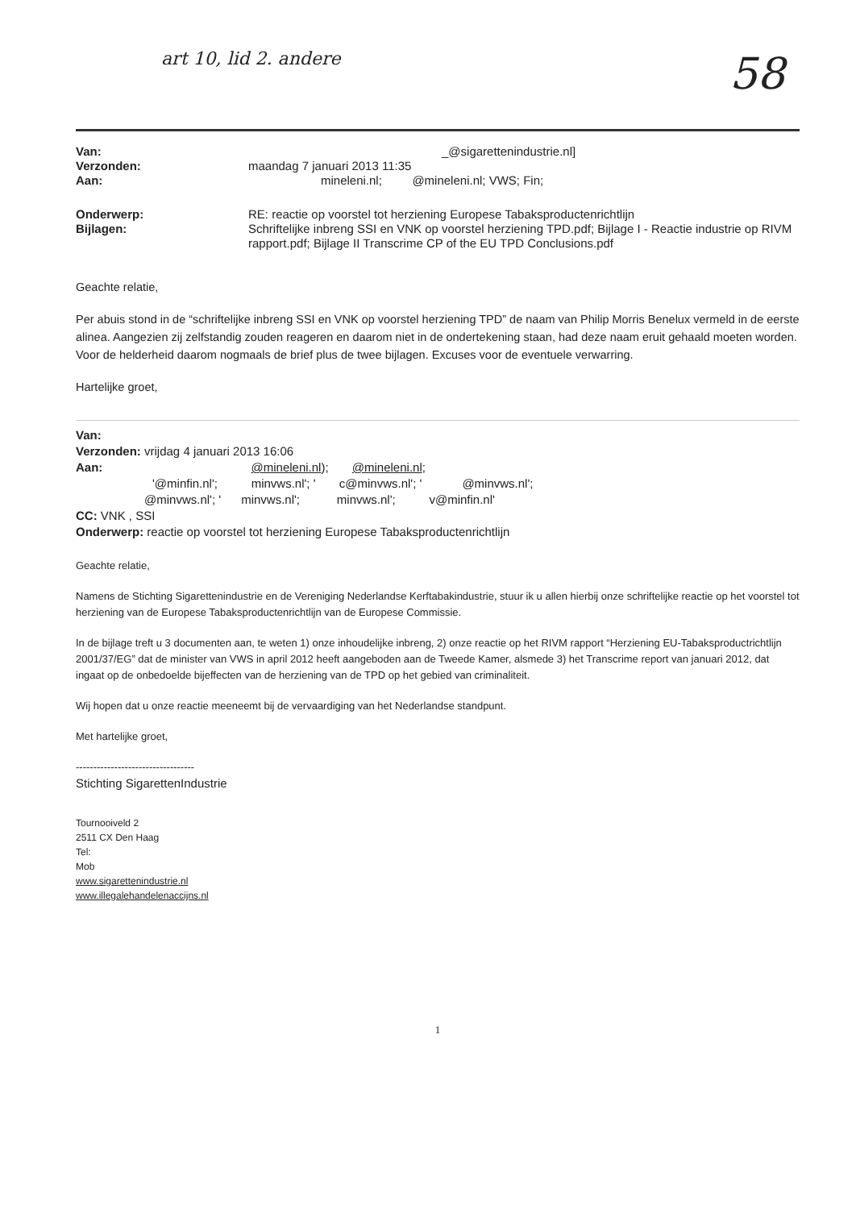art 10, lid 2. andere 58
Van:
_@sigaretten­industrie.nl]
Verzonden:
maandag 7 januari 2013 11:35
Aan:
mineleni.nl; @mineleni.nl; VWS; Fin;
Onderwerp:
RE: reactie op voorstel tot herziening Europese Tabaksproductenrichtlijn
Bijlagen:
Schriftelijke inbreng SSI en VNK op voorstel herziening TPD.pdf; Bijlage I - Reactie industrie op RIVM rapport.pdf; Bijlage II Transcrime CP of the EU TPD Conclusions.pdf
Geachte relatie,
Per abuis stond in de “schriftelijke inbreng SSI en VNK op voorstel herziening TPD” de naam van Philip Morris Benelux vermeld in de eerste alinea. Aangezien zij zelfstandig zouden reageren en daarom niet in de ondertekening staan, had deze naam eruit gehaald moeten worden. Voor de helderheid daarom nogmaals de brief plus de twee bijlagen. Excuses voor de eventuele verwarring.
Hartelijke groet,
Van:
Verzonden: vrijdag 4 januari 2013 16:06
Aan: @mineleni.nl); @mineleni.nl;
'@minfin.nl'; minvws.nl'; ' c@minvws.nl'; ' @minvws.nl';
@minvws.nl'; ' minvws.nl'; minvws.nl'; v@minfin.nl'
CC: VNK , SSI
Onderwerp: reactie op voorstel tot herziening Europese Tabaksproductenrichtlijn
Geachte relatie,
Namens de Stichting Sigarettenindustrie en de Vereniging Nederlandse Kerftabakindustrie, stuur ik u allen hierbij onze schriftelijke reactie op het voorstel tot herziening van de Europese Tabaksproductenrichtlijn van de Europese Commissie.
In de bijlage treft u 3 documenten aan, te weten 1) onze inhoudelijke inbreng, 2) onze reactie op het RIVM rapport “Herziening EU-Tabaksproductrichtlijn 2001/37/EG” dat de minister van VWS in april 2012 heeft aangeboden aan de Tweede Kamer, alsmede 3) het Transcrime report van januari 2012, dat ingaat op de onbedoelde bijeffecten van de herziening van de TPD op het gebied van criminaliteit.
Wij hopen dat u onze reactie meeneemt bij de vervaardiging van het Nederlandse standpunt.
Met hartelijke groet,
----------------------------------
Stichting SigarettenIndustrie
Tournooiveld 2
2511 CX Den Haag
Tel:
Mob
www.sigaretten­industrie.nl
www.illegalehandelenaccijns.nl
1